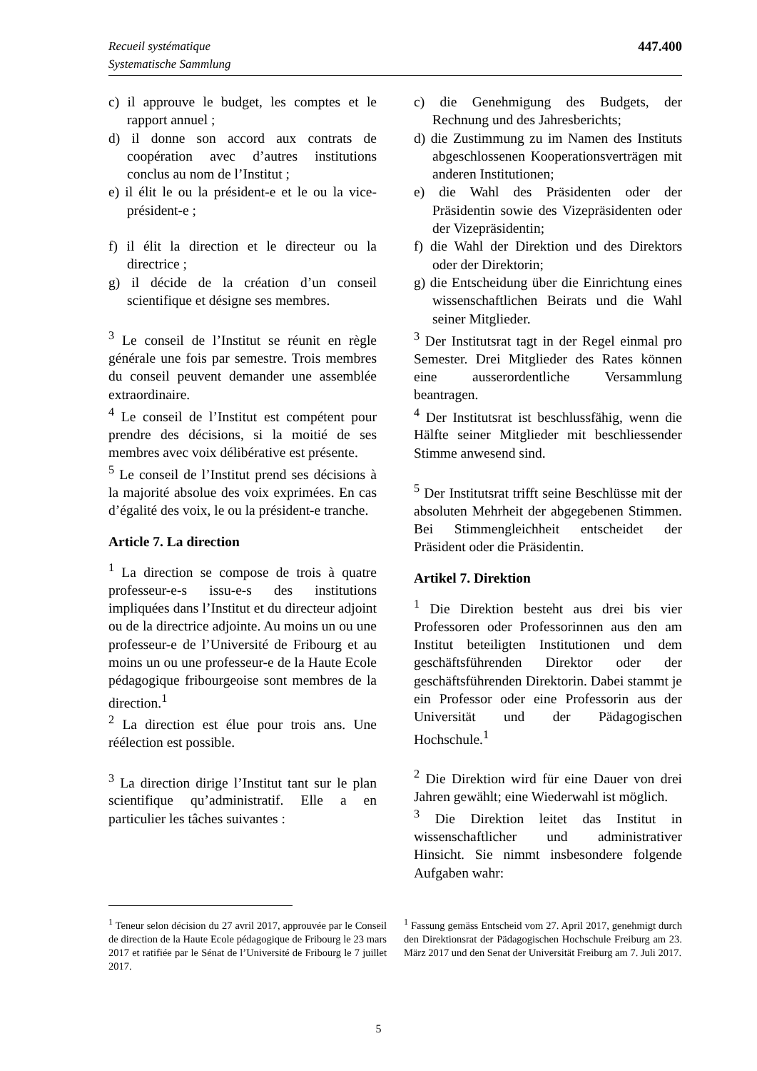Recueil systématique
Systematische Sammlung
447.400
c) il approuve le budget, les comptes et le rapport annuel ;
d) il donne son accord aux contrats de coopération avec d’autres institutions conclus au nom de l’Institut ;
e) il élit le ou la président-e et le ou la vice-président-e ;
f) il élit la direction et le directeur ou la directrice ;
g) il décide de la création d’un conseil scientifique et désigne ses membres.
<sup>3</sup> Le conseil de l’Institut se réunit en règle générale une fois par semestre. Trois membres du conseil peuvent demander une assemblée extraordinaire.
<sup>4</sup> Le conseil de l’Institut est compétent pour prendre des décisions, si la moitié de ses membres avec voix délibérative est présente.
<sup>5</sup> Le conseil de l’Institut prend ses décisions à la majorité absolue des voix exprimées. En cas d’égalité des voix, le ou la président-e tranche.
Article 7. La direction
<sup>1</sup> La direction se compose de trois à quatre professeur-e-s issu-e-s des institutions impliquées dans l’Institut et du directeur adjoint ou de la directrice adjointe. Au moins un ou une professeur-e de l’Université de Fribourg et au moins un ou une professeur-e de la Haute Ecole pédagogique fribourgeoise sont membres de la direction.<sup>1</sup>
<sup>2</sup> La direction est élue pour trois ans. Une réélection est possible.
<sup>3</sup> La direction dirige l’Institut tant sur le plan scientifique qu’administratif. Elle a en particulier les tâches suivantes :
c) die Genehmigung des Budgets, der Rechnung und des Jahresberichts;
d) die Zustimmung zu im Namen des Instituts abgeschlossenen Kooperationsverträgen mit anderen Institutionen;
e) die Wahl des Präsidenten oder der Präsidentin sowie des Vizepräsidenten oder der Vizepräsidentin;
f) die Wahl der Direktion und des Direktors oder der Direktorin;
g) die Entscheidung über die Einrichtung eines wissenschaftlichen Beirats und die Wahl seiner Mitglieder.
<sup>3</sup> Der Institutsrat tagt in der Regel einmal pro Semester. Drei Mitglieder des Rates können eine ausserordentliche Versammlung beantragen.
<sup>4</sup> Der Institutsrat ist beschlussfähig, wenn die Hälfte seiner Mitglieder mit beschliessender Stimme anwesend sind.
<sup>5</sup> Der Institutsrat trifft seine Beschlüsse mit der absoluten Mehrheit der abgegebenen Stimmen. Bei Stimmengleichheit entscheidet der Präsident oder die Präsidentin.
Artikel 7. Direktion
<sup>1</sup> Die Direktion besteht aus drei bis vier Professoren oder Professorinnen aus den am Institut beteiligten Institutionen und dem geschäftsführenden Direktor oder der geschäftsführenden Direktorin. Dabei stammt je ein Professor oder eine Professorin aus der Universität und der Pädagogischen Hochschule.<sup>1</sup>
<sup>2</sup> Die Direktion wird für eine Dauer von drei Jahren gewählt; eine Wiederwahl ist möglich.
<sup>3</sup> Die Direktion leitet das Institut in wissenschaftlicher und administrativer Hinsicht. Sie nimmt insbesondere folgende Aufgaben wahr:
<sup>1</sup> Teneur selon décision du 27 avril 2017, approuvée par le Conseil de direction de la Haute Ecole pédagogique de Fribourg le 23 mars 2017 et ratifiée par le Sénat de l’Université de Fribourg le 7 juillet 2017.
<sup>1</sup> Fassung gemäss Entscheid vom 27. April 2017, genehmigt durch den Direktionsrat der Pädagogischen Hochschule Freiburg am 23. März 2017 und den Senat der Universität Freiburg am 7. Juli 2017.
5